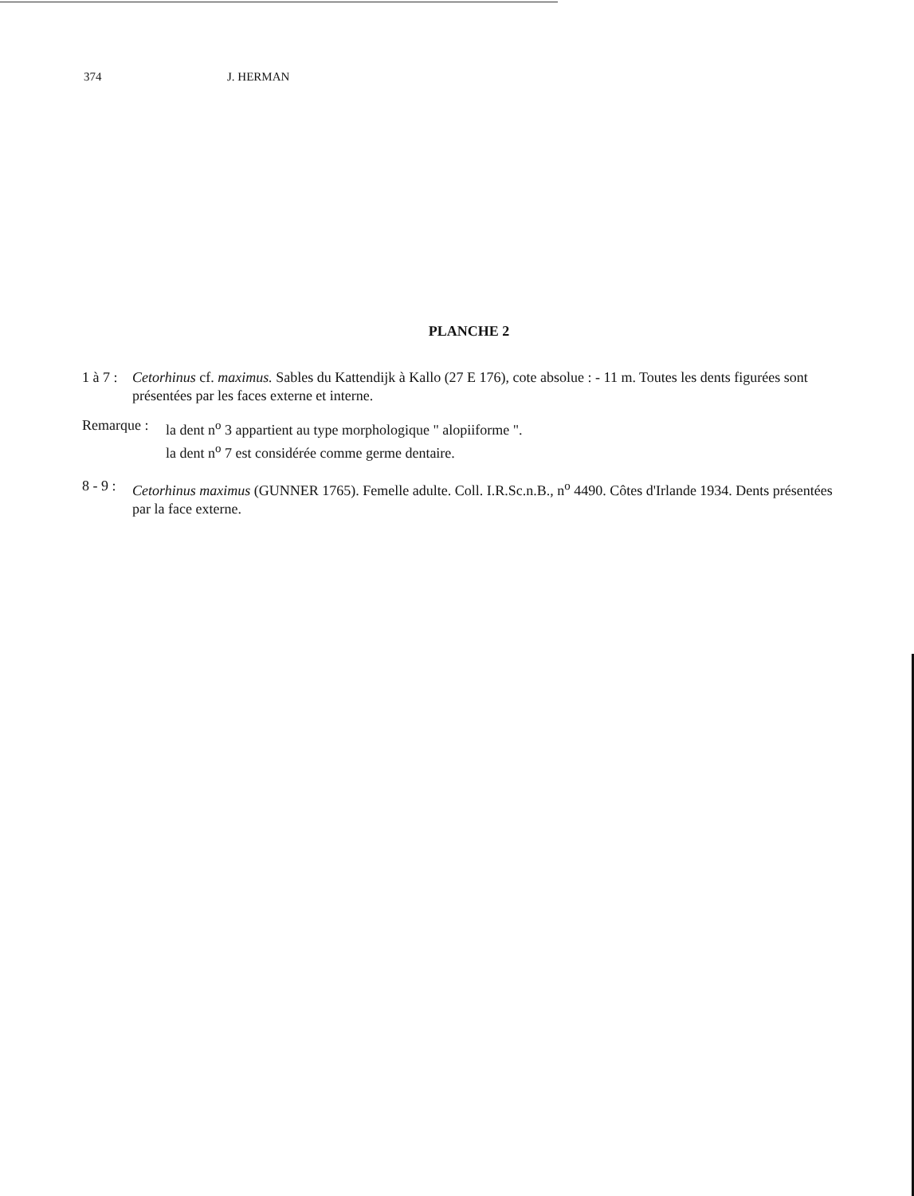374 J. HERMAN
PLANCHE 2
1 à 7 :
Cetorhinus cf. maximus. Sables du Kattendijk à Kallo (27 E 176), cote absolue : - 11 m. Toutes les dents figurées sont présentées par les faces externe et interne.
Remarque :
la dent n<sup>o</sup> 3 appartient au type morphologique " alopiiforme ".
la dent n<sup>o</sup> 7 est considérée comme germe dentaire.
8 - 9 :
Cetorhinus maximus (GUNNER 1765). Femelle adulte. Coll. I.R.Sc.n.B., n<sup>o</sup> 4490. Côtes d'Irlande 1934. Dents présentées par la face externe.